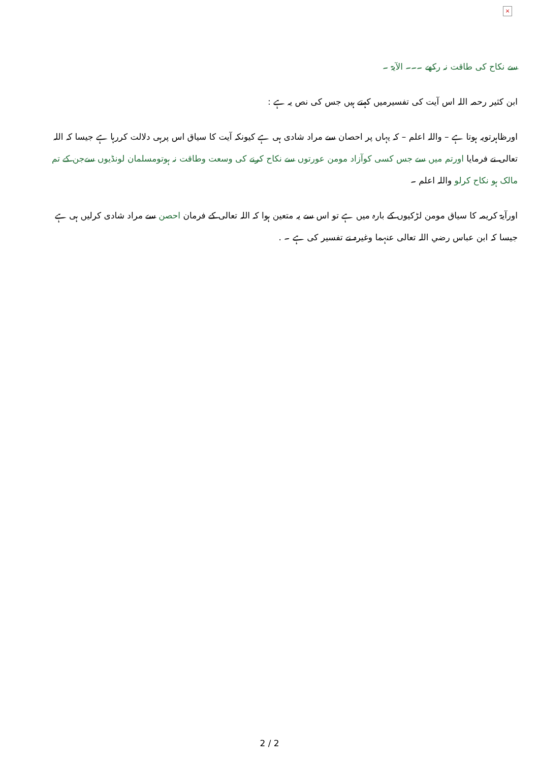×
سے نکاح کی طاقت نہ رکھے ۔۔۔ الآیۃ ۔
ابن کثیر رحمہ اللہ اس آیت کی تفسیرمیں کہتے ہیں جس کی نص یہ ہے :
اورظاہرتویہ ہوتا ہے – واللہ اعلم – کہ یہاں پر احصان سے مراد شادی ہی ہے کیونکہ آیت کا سیاق اس پرہی دلالت کررہا ہے جیسا کہ اللہ تعالی نے فرمایا اورتم میں سے جس کسی کوآزاد مومن عورتوں سے نکاح کرنے کی وسعت وطاقت نہ ہوتومسلمان لونڈیوں سےجن کے تم مالک ہو نکاح کرلو واللہ اعلم ۔
اورآیۃ کریمہ کا سیاق مومن لڑکیوں کے بارہ میں ہے تو اس سے یہ متعین ہوا کہ اللہ تعالی کے فرمان احصن سے مراد شادی کرلیں ہی ہے جیسا کہ ابن عباس رضي اللہ تعالی عنہما وغیرہ نے تفسیر کی ہے ۔ .
2 / 2